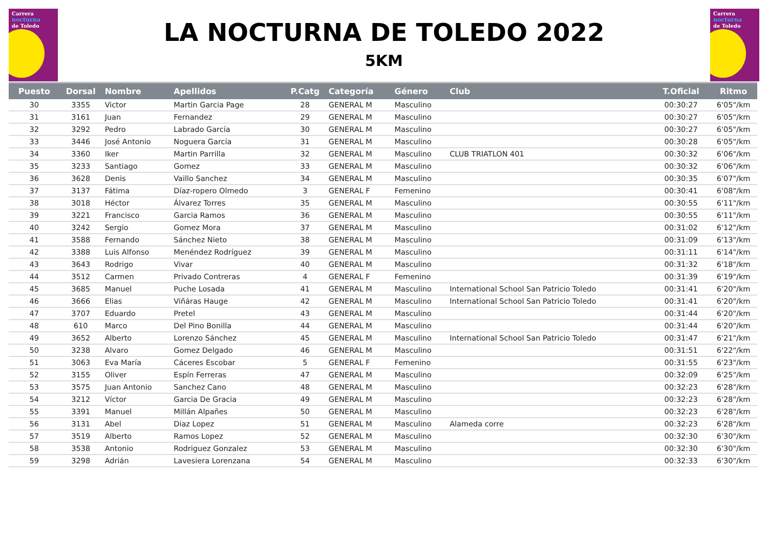Carrera
nocturna
de Toledo
LA NOCTURNA DE TOLEDO 2022
5KM
Carrera
nocturna
de Toledo
| Puesto | Dorsal | Nombre | Apellidos | P.Catg | Categoría | Género | Club | T.Oficial | Ritmo |
| --- | --- | --- | --- | --- | --- | --- | --- | --- | --- |
| 30 | 3355 | Victor | Martin Garcia Page | 28 | GENERAL M | Masculino | | 00:30:27 | 6'05"/km |
| 31 | 3161 | Juan | Fernandez | 29 | GENERAL M | Masculino | | 00:30:27 | 6'05"/km |
| 32 | 3292 | Pedro | Labrado García | 30 | GENERAL M | Masculino | | 00:30:27 | 6'05"/km |
| 33 | 3446 | José Antonio | Noguera García | 31 | GENERAL M | Masculino | | 00:30:28 | 6'05"/km |
| 34 | 3360 | Iker | Martin Parrilla | 32 | GENERAL M | Masculino | CLUB TRIATLON 401 | 00:30:32 | 6'06"/km |
| 35 | 3233 | Santiago | Gomez | 33 | GENERAL M | Masculino | | 00:30:32 | 6'06"/km |
| 36 | 3628 | Denis | Vaillo Sanchez | 34 | GENERAL M | Masculino | | 00:30:35 | 6'07"/km |
| 37 | 3137 | Fátima | Díaz-ropero Olmedo | 3 | GENERAL F | Femenino | | 00:30:41 | 6'08"/km |
| 38 | 3018 | Héctor | Álvarez Torres | 35 | GENERAL M | Masculino | | 00:30:55 | 6'11"/km |
| 39 | 3221 | Francisco | Garcia Ramos | 36 | GENERAL M | Masculino | | 00:30:55 | 6'11"/km |
| 40 | 3242 | Sergio | Gomez Mora | 37 | GENERAL M | Masculino | | 00:31:02 | 6'12"/km |
| 41 | 3588 | Fernando | Sánchez Nieto | 38 | GENERAL M | Masculino | | 00:31:09 | 6'13"/km |
| 42 | 3388 | Luis Alfonso | Menéndez Rodríguez | 39 | GENERAL M | Masculino | | 00:31:11 | 6'14"/km |
| 43 | 3643 | Rodrigo | Vivar | 40 | GENERAL M | Masculino | | 00:31:32 | 6'18"/km |
| 44 | 3512 | Carmen | Privado Contreras | 4 | GENERAL F | Femenino | | 00:31:39 | 6'19"/km |
| 45 | 3685 | Manuel | Puche Losada | 41 | GENERAL M | Masculino | International School San Patricio Toledo | 00:31:41 | 6'20"/km |
| 46 | 3666 | Elias | Viñáras Hauge | 42 | GENERAL M | Masculino | International School San Patricio Toledo | 00:31:41 | 6'20"/km |
| 47 | 3707 | Eduardo | Pretel | 43 | GENERAL M | Masculino | | 00:31:44 | 6'20"/km |
| 48 | 610 | Marco | Del Pino Bonilla | 44 | GENERAL M | Masculino | | 00:31:44 | 6'20"/km |
| 49 | 3652 | Alberto | Lorenzo Sánchez | 45 | GENERAL M | Masculino | International School San Patricio Toledo | 00:31:47 | 6'21"/km |
| 50 | 3238 | Alvaro | Gomez Delgado | 46 | GENERAL M | Masculino | | 00:31:51 | 6'22"/km |
| 51 | 3063 | Eva María | Cáceres Escobar | 5 | GENERAL F | Femenino | | 00:31:55 | 6'23"/km |
| 52 | 3155 | Oliver | Espín Ferreras | 47 | GENERAL M | Masculino | | 00:32:09 | 6'25"/km |
| 53 | 3575 | Juan Antonio | Sanchez Cano | 48 | GENERAL M | Masculino | | 00:32:23 | 6'28"/km |
| 54 | 3212 | Víctor | Garcia De Gracia | 49 | GENERAL M | Masculino | | 00:32:23 | 6'28"/km |
| 55 | 3391 | Manuel | Millán Alpañes | 50 | GENERAL M | Masculino | | 00:32:23 | 6'28"/km |
| 56 | 3131 | Abel | Diaz Lopez | 51 | GENERAL M | Masculino | Alameda corre | 00:32:23 | 6'28"/km |
| 57 | 3519 | Alberto | Ramos Lopez | 52 | GENERAL M | Masculino | | 00:32:30 | 6'30"/km |
| 58 | 3538 | Antonio | Rodriguez Gonzalez | 53 | GENERAL M | Masculino | | 00:32:30 | 6'30"/km |
| 59 | 3298 | Adrián | Lavesiera Lorenzana | 54 | GENERAL M | Masculino | | 00:32:33 | 6'30"/km |